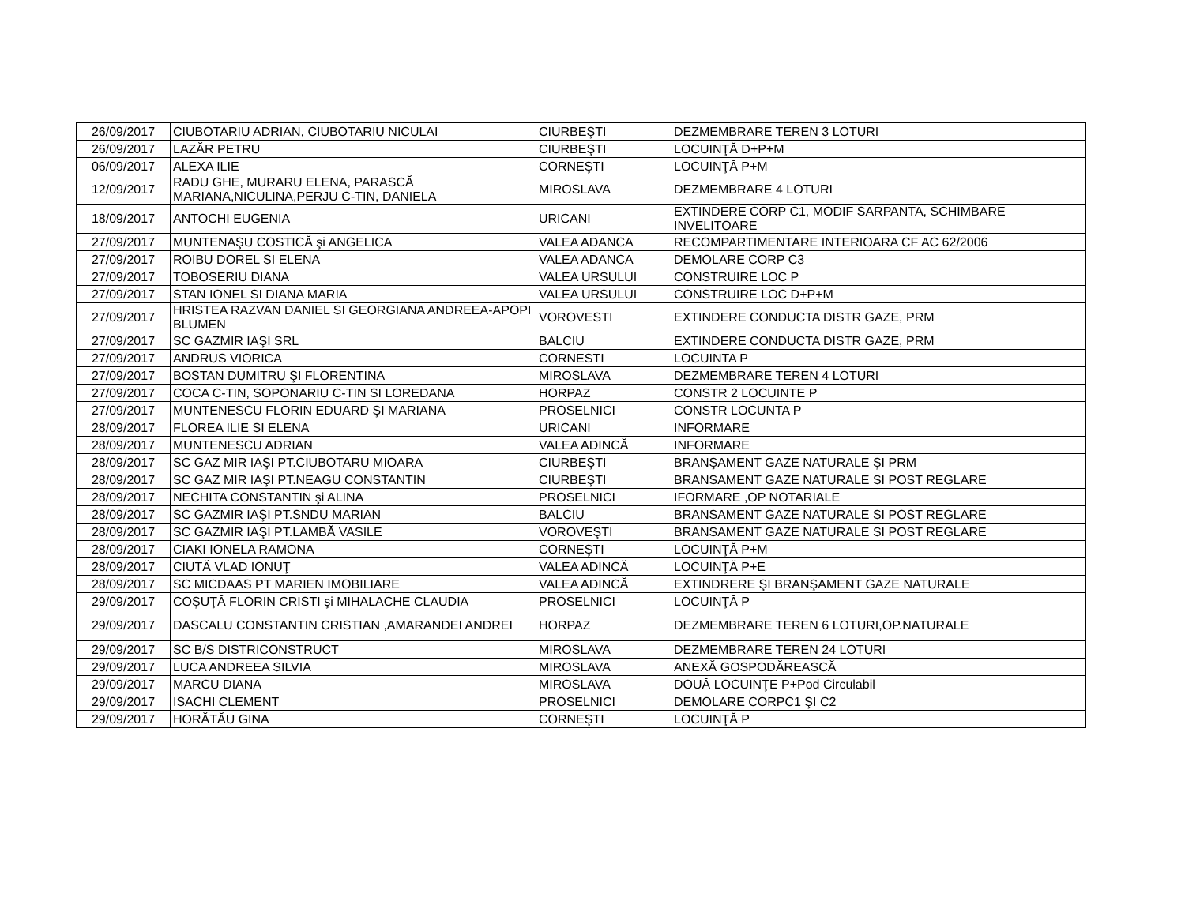| 26/09/2017 | CIUBOTARIU ADRIAN, CIUBOTARIU NICULAI | CIURBEŞTI | DEZMEMBRARE TEREN 3 LOTURI |
| 26/09/2017 | LAZĂR PETRU | CIURBEŞTI | LOCUINŢĂ D+P+M |
| 06/09/2017 | ALEXA ILIE | CORNEŞTI | LOCUINŢĂ P+M |
| 12/09/2017 | RADU GHE, MURARU ELENA, PARASCĂ MARIANA,NICULINA,PERJU C-TIN, DANIELA | MIROSLAVA | DEZMEMBRARE 4 LOTURI |
| 18/09/2017 | ANTOCHI EUGENIA | URICANI | EXTINDERE CORP C1, MODIF SARPANTA, SCHIMBARE INVELITOARE |
| 27/09/2017 | MUNTENAŞU COSTICĂ şi ANGELICA | VALEA ADANCA | RECOMPARTIMENTARE INTERIOARA CF AC 62/2006 |
| 27/09/2017 | ROIBU DOREL SI ELENA | VALEA ADANCA | DEMOLARE CORP C3 |
| 27/09/2017 | TOBOSERIU DIANA | VALEA URSULUI | CONSTRUIRE LOC P |
| 27/09/2017 | STAN IONEL SI DIANA MARIA | VALEA URSULUI | CONSTRUIRE LOC D+P+M |
| 27/09/2017 | HRISTEA RAZVAN DANIEL SI GEORGIANA ANDREEA-APOPI BLUMEN | VOROVESTI | EXTINDERE CONDUCTA DISTR GAZE, PRM |
| 27/09/2017 | SC GAZMIR IAŞI SRL | BALCIU | EXTINDERE CONDUCTA DISTR GAZE, PRM |
| 27/09/2017 | ANDRUS VIORICA | CORNESTI | LOCUINTA P |
| 27/09/2017 | BOSTAN DUMITRU ŞI FLORENTINA | MIROSLAVA | DEZMEMBRARE TEREN 4 LOTURI |
| 27/09/2017 | COCA C-TIN, SOPONARIU C-TIN SI LOREDANA | HORPAZ | CONSTR 2 LOCUINTE P |
| 27/09/2017 | MUNTENESCU FLORIN EDUARD ŞI MARIANA | PROSELNICI | CONSTR LOCUNTA P |
| 28/09/2017 | FLOREA ILIE SI ELENA | URICANI | INFORMARE |
| 28/09/2017 | MUNTENESCU ADRIAN | VALEA ADINCĂ | INFORMARE |
| 28/09/2017 | SC GAZ MIR IAŞI PT.CIUBOTARU MIOARA | CIURBEŞTI | BRANŞAMENT GAZE NATURALE ŞI PRM |
| 28/09/2017 | SC GAZ MIR IAŞI PT.NEAGU CONSTANTIN | CIURBEŞTI | BRANSAMENT GAZE NATURALE SI POST REGLARE |
| 28/09/2017 | NECHITA CONSTANTIN şi ALINA | PROSELNICI | IFORMARE ,OP NOTARIALE |
| 28/09/2017 | SC GAZMIR IAŞI PT.SNDU MARIAN | BALCIU | BRANSAMENT GAZE NATURALE SI POST REGLARE |
| 28/09/2017 | SC GAZMIR IAŞI PT.LAMBĂ VASILE | VOROVEŞTI | BRANSAMENT GAZE NATURALE SI POST REGLARE |
| 28/09/2017 | CIAKI IONELA RAMONA | CORNEŞTI | LOCUINŢĂ P+M |
| 28/09/2017 | CIUTĂ VLAD IONUŢ | VALEA ADINCĂ | LOCUINŢĂ P+E |
| 28/09/2017 | SC MICDAAS PT MARIEN IMOBILIARE | VALEA ADINCĂ | EXTINDRERE ŞI BRANŞAMENT GAZE NATURALE |
| 29/09/2017 | COŞUŢĂ FLORIN CRISTI şi MIHALACHE CLAUDIA | PROSELNICI | LOCUINŢĂ P |
| 29/09/2017 | DASCALU CONSTANTIN CRISTIAN ,AMARANDEI ANDREI | HORPAZ | DEZMEMBRARE TEREN 6 LOTURI,OP.NATURALE |
| 29/09/2017 | SC B/S DISTRICONSTRUCT | MIROSLAVA | DEZMEMBRARE TEREN 24 LOTURI |
| 29/09/2017 | LUCA ANDREEA SILVIA | MIROSLAVA | ANEXĂ GOSPODĂREASCĂ |
| 29/09/2017 | MARCU DIANA | MIROSLAVA | DOUĂ LOCUINŢE P+Pod Circulabil |
| 29/09/2017 | ISACHI CLEMENT | PROSELNICI | DEMOLARE CORPC1 ŞI C2 |
| 29/09/2017 | HORĂTĂU GINA | CORNEŞTI | LOCUINŢĂ P |